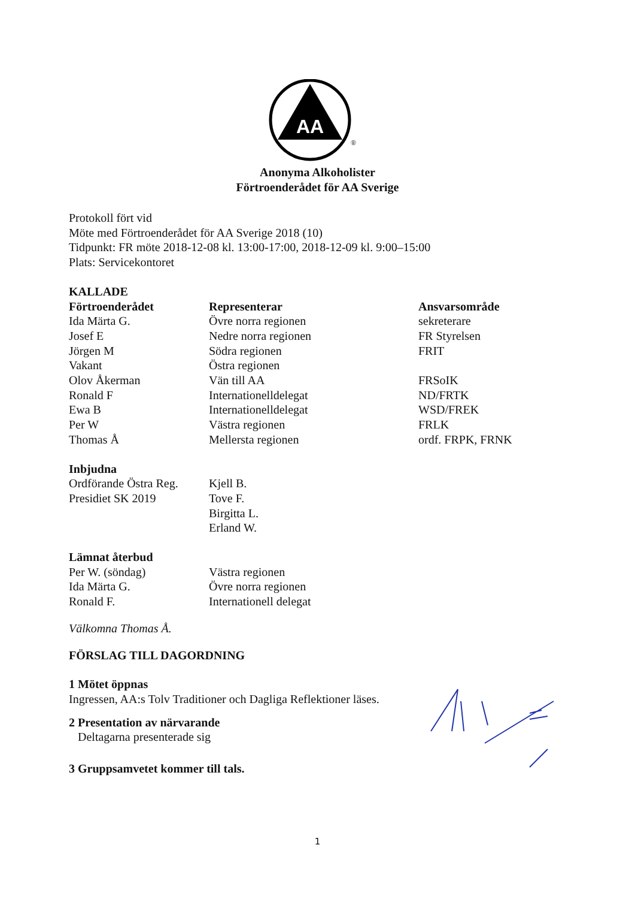AA
®
Anonyma Alkoholister
Förtroenderådet för AA Sverige
Protokoll fört vid
Möte med Förtroenderådet för AA Sverige 2018 (10)
Tidpunkt: FR möte 2018-12-08 kl. 13:00-17:00, 2018-12-09 kl. 9:00–15:00
Plats: Servicekontoret
KALLADE
| Förtroenderådet | Representerar | Ansvarsområde |
| --- | --- | --- |
| Ida Märta G. | Övre norra regionen | sekreterare |
| Josef E | Nedre norra regionen | FR Styrelsen |
| Jörgen M | Södra regionen | FRIT |
| Vakant | Östra regionen | |
| Olov Åkerman | Vän till AA | FRSoIK |
| Ronald F | Internationelldelegat | ND/FRTK |
| Ewa B | Internationelldelegat | WSD/FREK |
| Per W | Västra regionen | FRLK |
| Thomas Å | Mellersta regionen | ordf. FRPK, FRNK |
| Inbjudna | |
| Ordförande Östra Reg. | Kjell B. |
| Presidiet SK 2019 | Tove F. |
| | Birgitta L. |
| | Erland W. |
| Lämnat återbud | |
| Per W. (söndag) | Västra regionen |
| Ida Märta G. | Övre norra regionen |
| Ronald F. | Internationell delegat |
Välkomna Thomas Å.
FÖRSLAG TILL DAGORDNING
1 Mötet öppnas
Ingressen, AA:s Tolv Traditioner och Dagliga Reflektioner läses.
2 Presentation av närvarande
Deltagarna presenterade sig
3 Gruppsamvetet kommer till tals.
1